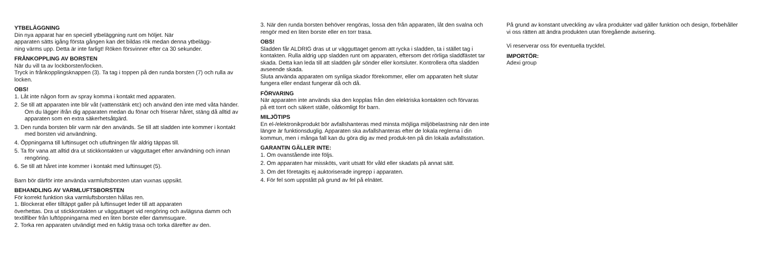YTBELÄGGNING
Din nya apparat har en speciell ytbeläggning runt om höljet. När
apparaten sätts igång första gången kan det bildas rök medan denna ytbelägg-
ning värms upp. Detta är inte farligt! Röken försvinner efter ca 30 sekunder.
FRÅNKOPPLING AV BORSTEN
När du vill ta av lockborsten/locken.
Tryck in frånkopplingsknappen (3). Ta tag i toppen på den runda borsten (7) och rulla av locken.
OBS!
1. Låt inte någon form av spray komma i kontakt med apparaten.
2. Se till att apparaten inte blir våt (vattenstänk etc) och använd den inte med våta händer. Om du lägger ifrån dig apparaten medan du fönar och friserar håret, stäng då alltid av apparaten som en extra säkerhetsåtgärd.
3. Den runda borsten blir varm när den används. Se till att sladden inte kommer i kontakt med borsten vid användning.
4. Öppningarna till luftinsuget och utluftningen får aldrig täppas till.
5. Ta för vana att alltid dra ut stickkontakten ur vägguttaget efter användning och innan rengöring.
6. Se till att håret inte kommer i kontakt med luftinsuget (5).
Barn bör därför inte använda varmluftsborsten utan vuxnas uppsikt.
BEHANDLING AV VARMLUFTSBORSTEN
För korrekt funktion ska varmluftsborsten hållas ren.
1. Blockerat eller tilltäppt galler på luftinsuget leder till att apparaten
överhettas. Dra ut stickkontakten ur vägguttaget vid rengöring och avlägsna damm och textilfiber från luftöppningarna med en liten borste eller dammsugare.
2. Torka ren apparaten utvändigt med en fuktig trasa och torka därefter av den.
3. När den runda borsten behöver rengöras, lossa den från apparaten, låt den svalna och rengör med en liten borste eller en torr trasa.
OBS!
Sladden får ALDRIG dras ut ur vägguttaget genom att rycka i sladden, ta i stället tag i kontakten. Rulla aldrig upp sladden runt om apparaten, eftersom det rörliga sladdfästet tar skada. Detta kan leda till att sladden går sönder eller kortsluter. Kontrollera ofta sladden avseende skada.
Sluta använda apparaten om synliga skador förekommer, eller om apparaten helt slutar fungera eller endast fungerar då och då.
FÖRVARING
När apparaten inte används ska den kopplas från den elektriska kontakten och förvaras
på ett torrt och säkert ställe, oåtkomligt för barn.
MILJÖTIPS
En el-/elektronikprodukt bör avfallshanteras med minsta möjliga miljöbelastning när den inte längre är funktionsduglig. Apparaten ska avfallshanteras efter de lokala reglerna i din kommun, men i många fall kan du göra dig av med produk-ten på din lokala avfallsstation.
GARANTIN GÄLLER INTE:
1. Om ovanstående inte följs.
2. Om apparaten har missköts, varit utsatt för våld eller skadats på annat sätt.
3. Om det företagits ej auktoriserade ingrepp i apparaten.
4. För fel som uppstått på grund av fel på elnätet.
På grund av konstant utveckling av våra produkter vad gäller funktion och design, förbehåller vi oss rätten att ändra produkten utan föregående avisering.
Vi reserverar oss för eventuella tryckfel.
IMPORTÖR:
Adexi group